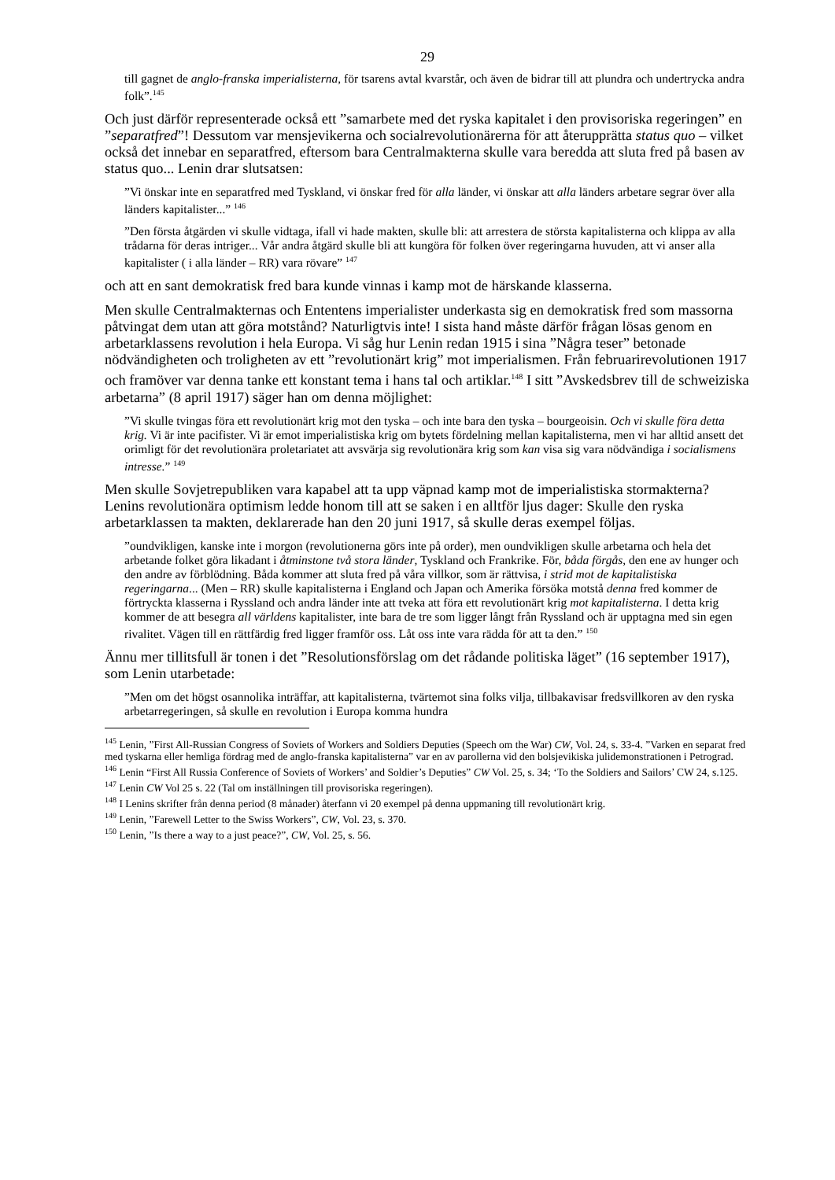29
till gagnet de anglo-franska imperialisterna, för tsarens avtal kvarstår, och även de bidrar till att plundra och undertrycka andra folk”.<sup>145</sup>
Och just därför representerade också ett ”samarbete med det ryska kapitalet i den provisoriska regeringen” en ”separatfred”! Dessutom var mensjevikerna och socialrevolutionärerna för att återupprätta status quo – vilket också det innebar en separatfred, eftersom bara Centralmakterna skulle vara beredda att sluta fred på basen av status quo... Lenin drar slutsatsen:
”Vi önskar inte en separatfred med Tyskland, vi önskar fred för alla länder, vi önskar att alla länders arbetare segrar över alla länders kapitalister...” <sup>146</sup>
”Den första åtgärden vi skulle vidtaga, ifall vi hade makten, skulle bli: att arrestera de största kapitalisterna och klippa av alla trådarna för deras intriger... Vår andra åtgärd skulle bli att kungöra för folken över regeringarna huvuden, att vi anser alla kapitalister ( i alla länder – RR) vara rövare” <sup>147</sup>
och att en sant demokratisk fred bara kunde vinnas i kamp mot de härskande klasserna.
Men skulle Centralmakternas och Ententens imperialister underkasta sig en demokratisk fred som massorna påtvingat dem utan att göra motstånd? Naturligtvis inte! I sista hand måste därför frågan lösas genom en arbetarklassens revolution i hela Europa. Vi såg hur Lenin redan 1915 i sina ”Några teser” betonade nödvändigheten och troligheten av ett ”revolutionärt krig” mot imperialismen. Från februarirevolutionen 1917 och framöver var denna tanke ett konstant tema i hans tal och artiklar.<sup>148</sup> I sitt ”Avskedsbrev till de schweiziska arbetarna” (8 april 1917) säger han om denna möjlighet:
”Vi skulle tvingas föra ett revolutionärt krig mot den tyska – och inte bara den tyska – bourgeoisin. Och vi skulle föra detta krig. Vi är inte pacifister. Vi är emot imperialistiska krig om bytets fördelning mellan kapitalisterna, men vi har alltid ansett det orimligt för det revolutionära proletariatet att avsvärja sig revolutionära krig som kan visa sig vara nödvändiga i socialismens intresse.” <sup>149</sup>
Men skulle Sovjetrepubliken vara kapabel att ta upp väpnad kamp mot de imperialistiska stormakterna? Lenins revolutionära optimism ledde honom till att se saken i en alltför ljus dager: Skulle den ryska arbetarklassen ta makten, deklarerade han den 20 juni 1917, så skulle deras exempel följas.
”oundvikligen, kanske inte i morgon (revolutionerna görs inte på order), men oundvikligen skulle arbetarna och hela det arbetande folket göra likadant i åtminstone två stora länder, Tyskland och Frankrike. För, båda förgås, den ene av hunger och den andre av förblödning. Båda kommer att sluta fred på våra villkor, som är rättvisa, i strid mot de kapitalistiska regeringarna... (Men – RR) skulle kapitalisterna i England och Japan och Amerika försöka motstå denna fred kommer de förtryckta klasserna i Ryssland och andra länder inte att tveka att föra ett revolutionärt krig mot kapitalisterna. I detta krig kommer de att besegra all världens kapitalister, inte bara de tre som ligger långt från Ryssland och är upptagna med sin egen rivalitet. Vägen till en rättfärdig fred ligger framför oss. Låt oss inte vara rädda för att ta den.” <sup>150</sup>
Ännu mer tillitsfull är tonen i det ”Resolutionsförslag om det rådande politiska läget” (16 september 1917), som Lenin utarbetade:
”Men om det högst osannolika inträffar, att kapitalisterna, tvärtemot sina folks vilja, tillbakavisar fredsvillkoren av den ryska arbetarregeringen, så skulle en revolution i Europa komma hundra
<sup>145</sup> Lenin, ”First All-Russian Congress of Soviets of Workers and Soldiers Deputies (Speech om the War) CW, Vol. 24, s. 33-4. ”Varken en separat fred med tyskarna eller hemliga fördrag med de anglo-franska kapitalisterna” var en av parollerna vid den bolsjevikiska julidemonstrationen i Petrograd.
<sup>146</sup> Lenin “First All Russia Conference of Soviets of Workers’ and Soldier’s Deputies” CW Vol. 25, s. 34; ‘To the Soldiers and Sailors’ CW 24, s.125.
<sup>147</sup> Lenin CW Vol 25 s. 22 (Tal om inställningen till provisoriska regeringen).
<sup>148</sup> I Lenins skrifter från denna period (8 månader) återfann vi 20 exempel på denna uppmaning till revolutionärt krig.
<sup>149</sup> Lenin, ”Farewell Letter to the Swiss Workers”, CW, Vol. 23, s. 370.
<sup>150</sup> Lenin, ”Is there a way to a just peace?”, CW, Vol. 25, s. 56.